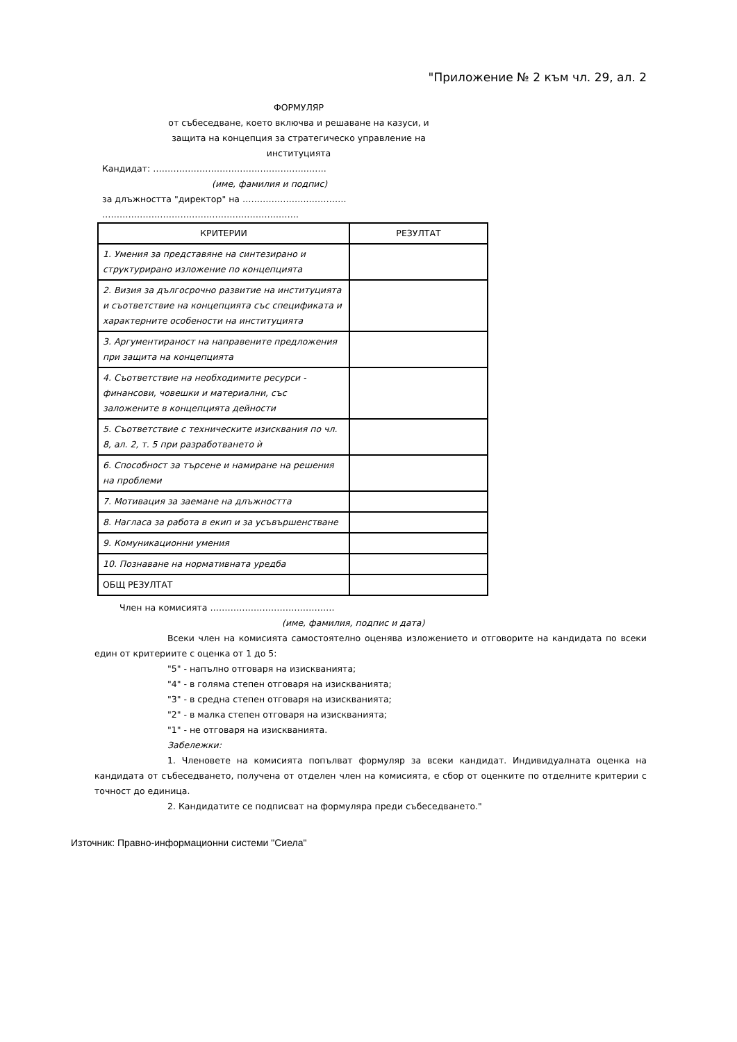"Приложение № 2 към чл. 29, ал. 2
ФОРМУЛЯР
от събеседване, което включва и решаване на казуси, и
защита на концепция за стратегическо управление на
институцията
Кандидат: ……………………………………………..…….
(име, фамилия и подпис)
за длъжността "директор" на …………………..………….
…………………………………………………….…….
| КРИТЕРИИ | РЕЗУЛТАТ |
| --- | --- |
| 1. Умения за представяне на синтезирано и структурирано изложение по концепцията | |
| 2. Визия за дългосрочно развитие на институцията и съответствие на концепцията със спецификата и характерните особености на институцията | |
| 3. Аргументираност на направените предложения при защита на концепцията | |
| 4. Съответствие на необходимите ресурси - финансови, човешки и материални, със заложените в концепцията дейности | |
| 5. Съответствие с техническите изисквания по чл. 8, ал. 2, т. 5 при разработването ѝ | |
| 6. Способност за търсене и намиране на решения на проблеми | |
| 7. Мотивация за заемане на длъжността | |
| 8. Нагласа за работа в екип и за усъвършенстване | |
| 9. Комуникационни умения | |
| 10. Познаване на нормативната уредба | |
| ОБЩ РЕЗУЛТАТ | |
Член на комисията …………………………………….
(име, фамилия, подпис и дата)
Всеки член на комисията самостоятелно оценява изложението и отговорите на кандидата по всеки един от критериите с оценка от 1 до 5:
"5" - напълно отговаря на изискванията;
"4" - в голяма степен отговаря на изискванията;
"3" - в средна степен отговаря на изискванията;
"2" - в малка степен отговаря на изискванията;
"1" - не отговаря на изискванията.
Забележки:
1. Членовете на комисията попълват формуляр за всеки кандидат. Индивидуалната оценка на кандидата от събеседването, получена от отделен член на комисията, е сбор от оценките по отделните критерии с точност до единица.
2. Кандидатите се подписват на формуляра преди събеседването."
Източник: Правно-информационни системи "Сиела"